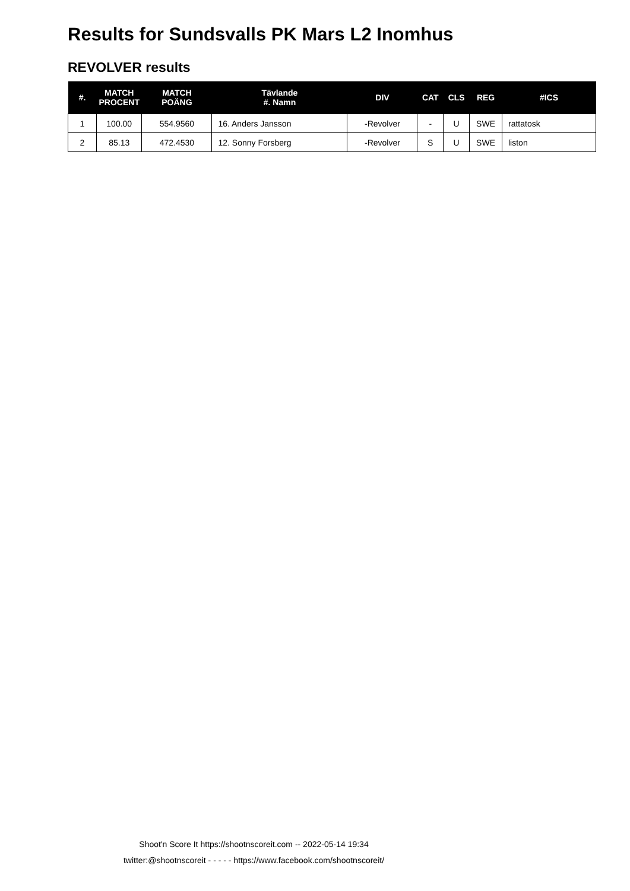Results for Sundsvalls PK Mars L2 Inomhus
REVOLVER results
| #. | MATCH PROCENT | MATCH POÄNG | Tävlande #. Namn | DIV | CAT | CLS | REG | #ICS |
| --- | --- | --- | --- | --- | --- | --- | --- | --- |
| 1 | 100.00 | 554.9560 | 16. Anders Jansson | -Revolver | - | U | SWE | rattatosk |
| 2 | 85.13 | 472.4530 | 12. Sonny Forsberg | -Revolver | S | U | SWE | liston |
Shoot'n Score It https://shootnscoreit.com -- 2022-05-14 19:34
twitter:@shootnscoreit - - - - - https://www.facebook.com/shootnscoreit/